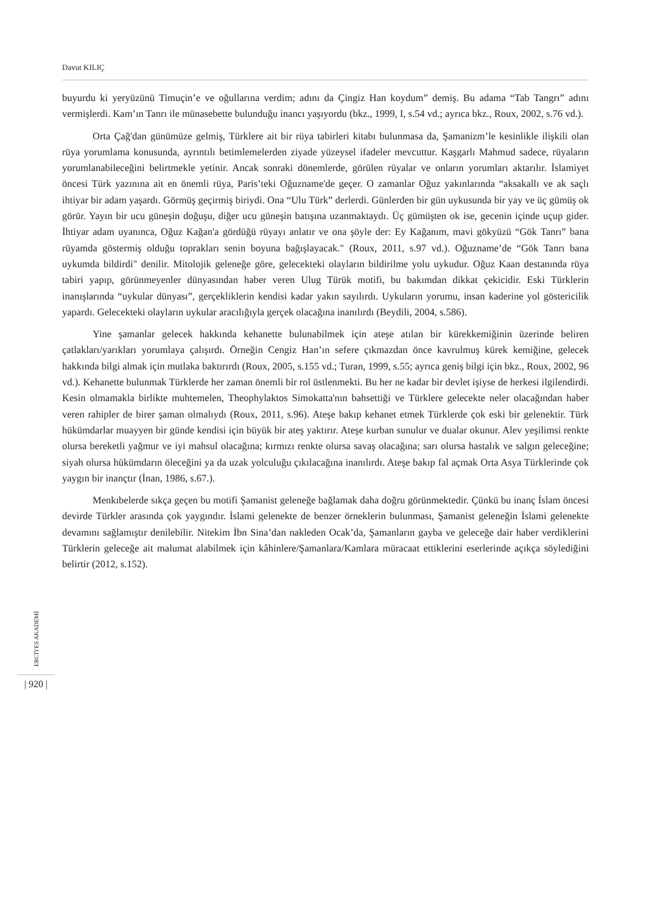Davut KILIÇ
ERCİYES AKADEMİ
| 920 |
buyurdu ki yeryüzünü Timuçin’e ve oğullarına verdim; adını da Çingiz Han koydum” demiş. Bu adama “Tab Tangrı” adını vermişlerdi. Kam’ın Tanrı ile münasebette bulunduğu inancı yaşıyordu (bkz., 1999, I, s.54 vd.; ayrıca bkz., Roux, 2002, s.76 vd.).
Orta Çağ'dan günümüze gelmiş, Türklere ait bir rüya tabirleri kitabı bulunmasa da, Şamanizm’le kesinlikle ilişkili olan rüya yorumlama konusunda, ayrıntılı betimlemelerden ziyade yüzeysel ifadeler mevcuttur. Kaşgarlı Mahmud sadece, rüyaların yorumlanabileceğini belirtmekle yetinir. Ancak sonraki dönemlerde, görülen rüyalar ve onların yorumları aktarılır. İslamiyet öncesi Türk yazınına ait en önemli rüya, Paris’teki Oğuzname'de geçer. O zamanlar Oğuz yakınlarında “aksakallı ve ak saçlı ihtiyar bir adam yaşardı. Görmüş geçirmiş biriydi. Ona “Ulu Türk” derlerdi. Günlerden bir gün uykusunda bir yay ve üç gümüş ok görür. Yayın bir ucu güneşin doğuşu, diğer ucu güneşin batışına uzanmaktaydı. Üç gümüşten ok ise, gecenin içinde uçup gider. İhtiyar adam uyanınca, Oğuz Kağan'a gördüğü rüyayı anlatır ve ona şöyle der: Ey Kağanım, mavi gökyüzü “Gök Tanrı” bana rüyamda göstermiş olduğu toprakları senin boyuna bağışlayacak." (Roux, 2011, s.97 vd.). Oğuzname’de “Gök Tanrı bana uykumda bildirdi" denilir. Mitolojik geleneğe göre, gelecekteki olayların bildirilme yolu uykudur. Oğuz Kaan destanında rüya tabiri yapıp, görünmeyenler dünyasından haber veren Ulug Türük motifi, bu bakımdan dikkat çekicidir. Eski Türklerin inanışlarında “uykular dünyası”, gerçekliklerin kendisi kadar yakın sayılırdı. Uykuların yorumu, insan kaderine yol göstericilik yapardı. Gelecekteki olayların uykular aracılığıyla gerçek olacağına inanılırdı (Beydili, 2004, s.586).
Yine şamanlar gelecek hakkında kehanette bulunabilmek için ateşe atılan bir kürekkemiğinin üzerinde beliren çatlakları/yarıkları yorumlaya çalışırdı. Örneğin Cengiz Han’ın sefere çıkmazdan önce kavrulmuş kürek kemiğine, gelecek hakkında bilgi almak için mutlaka baktırırdı (Roux, 2005, s.155 vd.; Turan, 1999, s.55; ayrıca geniş bilgi için bkz., Roux, 2002, 96 vd.). Kehanette bulunmak Türklerde her zaman önemli bir rol üstlenmekti. Bu her ne kadar bir devlet işiyse de herkesi ilgilendirdi. Kesin olmamakla birlikte muhtemelen, Theophylaktos Simokatta'nın bahsettiği ve Türklere gelecekte neler olacağından haber veren rahipler de birer şaman olmalıydı (Roux, 2011, s.96). Ateşe bakıp kehanet etmek Türklerde çok eski bir gelenektir. Türk hükümdarlar muayyen bir günde kendisi için büyük bir ateş yaktırır. Ateşe kurban sunulur ve dualar okunur. Alev yeşilimsi renkte olursa bereketli yağmur ve iyi mahsul olacağına; kırmızı renkte olursa savaş olacağına; sarı olursa hastalık ve salgın geleceğine; siyah olursa hükümdarın öleceğini ya da uzak yolculuğu çıkılacağına inanılırdı. Ateşe bakıp fal açmak Orta Asya Türklerinde çok yaygın bir inançtır (İnan, 1986, s.67.).
Menkıbelerde sıkça geçen bu motifi Şamanist geleneğe bağlamak daha doğru görünmektedir. Çünkü bu inanç İslam öncesi devirde Türkler arasında çok yaygındır. İslami gelenekte de benzer örneklerin bulunması, Şamanist geleneğin İslami gelenekte devamını sağlamıştır denilebilir. Nitekim İbn Sina’dan nakleden Ocak’da, Şamanların gayba ve geleceğe dair haber verdiklerini Türklerin geleceğe ait malumat alabilmek için kâhinlere/Şamanlara/Kamlara müracaat ettiklerini eserlerinde açıkça söylediğini belirtir (2012, s.152).